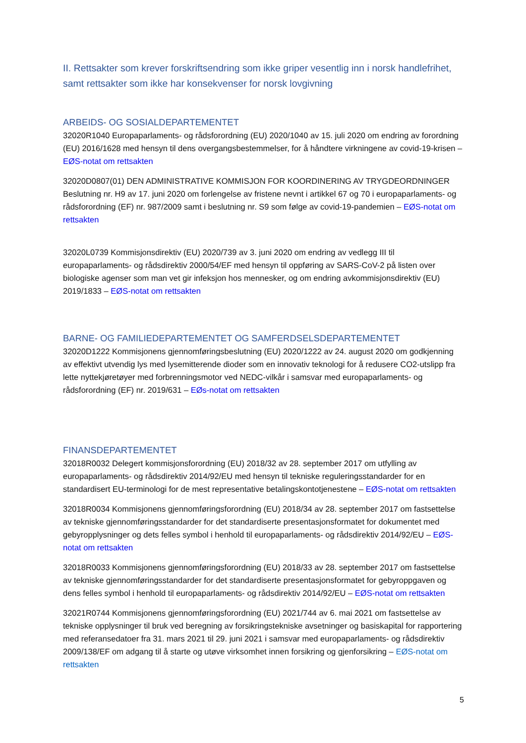II. Rettsakter som krever forskriftsendring som ikke griper vesentlig inn i norsk handlefrihet, samt rettsakter som ikke har konsekvenser for norsk lovgivning
ARBEIDS- OG SOSIALDEPARTEMENTET
32020R1040 Europaparlaments- og rådsforordning (EU) 2020/1040 av 15. juli 2020 om endring av forordning (EU) 2016/1628 med hensyn til dens overgangsbestemmelser, for å håndtere virkningene av covid-19-krisen – EØS-notat om rettsakten
32020D0807(01) DEN ADMINISTRATIVE KOMMISJON FOR KOORDINERING AV TRYGDEORDNINGER Beslutning nr. H9 av 17. juni 2020 om forlengelse av fristene nevnt i artikkel 67 og 70 i europaparlaments- og rådsforordning (EF) nr. 987/2009 samt i beslutning nr. S9 som følge av covid-19-pandemien – EØS-notat om rettsakten
32020L0739 Kommisjonsdirektiv (EU) 2020/739 av 3. juni 2020 om endring av vedlegg III til europaparlaments- og rådsdirektiv 2000/54/EF med hensyn til oppføring av SARS-CoV-2 på listen over biologiske agenser som man vet gir infeksjon hos mennesker, og om endring avkommisjonsdirektiv (EU) 2019/1833 – EØS-notat om rettsakten
BARNE- OG FAMILIEDEPARTEMENTET OG SAMFERDSELSDEPARTEMENTET
32020D1222 Kommisjonens gjennomføringsbeslutning (EU) 2020/1222 av 24. august 2020 om godkjenning av effektivt utvendig lys med lysemitterende dioder som en innovativ teknologi for å redusere CO2-utslipp fra lette nyttekjøretøyer med forbrenningsmotor ved NEDC-vilkår i samsvar med europaparlaments- og rådsforordning (EF) nr. 2019/631 – EØs-notat om rettsakten
FINANSDEPARTEMENTET
32018R0032 Delegert kommisjonsforordning (EU) 2018/32 av 28. september 2017 om utfylling av europaparlaments- og rådsdirektiv 2014/92/EU med hensyn til tekniske reguleringsstandarder for en standardisert EU-terminologi for de mest representative betalingskontotjenestene – EØS-notat om rettsakten
32018R0034 Kommisjonens gjennomføringsforordning (EU) 2018/34 av 28. september 2017 om fastsettelse av tekniske gjennomføringsstandarder for det standardiserte presentasjonsformatet for dokumentet med gebyropplysninger og dets felles symbol i henhold til europaparlaments- og rådsdirektiv 2014/92/EU – EØS-notat om rettsakten
32018R0033 Kommisjonens gjennomføringsforordning (EU) 2018/33 av 28. september 2017 om fastsettelse av tekniske gjennomføringsstandarder for det standardiserte presentasjonsformatet for gebyroppgaven og dens felles symbol i henhold til europaparlaments- og rådsdirektiv 2014/92/EU – EØS-notat om rettsakten
32021R0744 Kommisjonens gjennomføringsforordning (EU) 2021/744 av 6. mai 2021 om fastsettelse av tekniske opplysninger til bruk ved beregning av forsikringstekniske avsetninger og basiskapital for rapportering med referansedatoer fra 31. mars 2021 til 29. juni 2021 i samsvar med europaparlaments- og rådsdirektiv 2009/138/EF om adgang til å starte og utøve virksomhet innen forsikring og gjenforsikring – EØS-notat om rettsakten
5